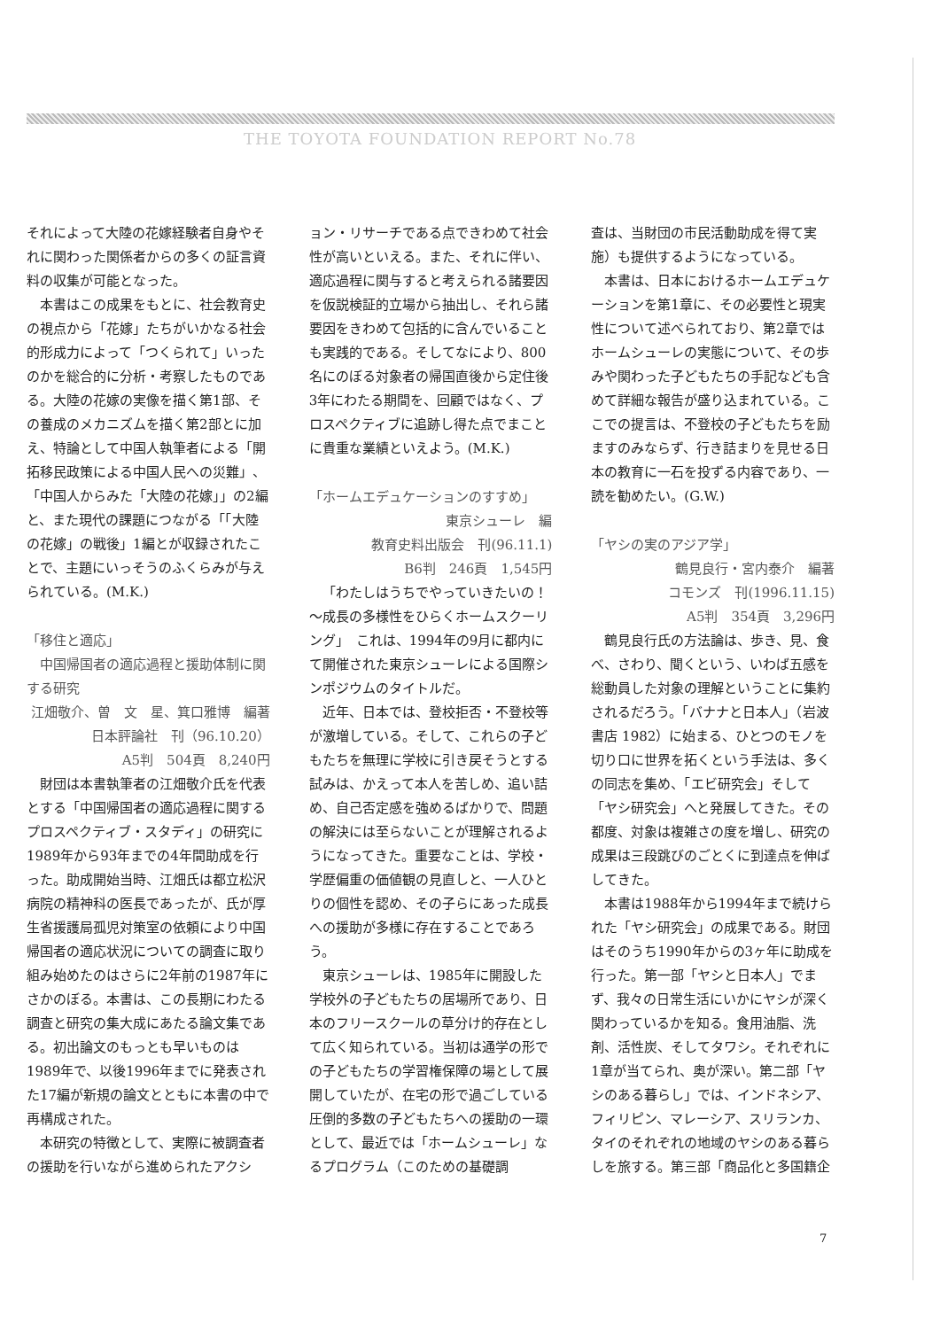THE TOYOTA FOUNDATION REPORT No.78
それによって大陸の花嫁経験者自身やそれに関わった関係者からの多くの証言資料の収集が可能となった。
本書はこの成果をもとに、社会教育史の視点から「花嫁」たちがいかなる社会的形成力によって「つくられて」いったのかを総合的に分析・考察したものである。大陸の花嫁の実像を描く第1部、その養成のメカニズムを描く第2部とに加え、特論として中国人執筆者による「開拓移民政策による中国人民への災難」、「中国人からみた「大陸の花嫁」」の2編と、また現代の課題につながる「「大陸の花嫁」の戦後」1編とが収録されたことで、主題にいっそうのふくらみが与えられている。(M.K.)
「移住と適応」
　中国帰国者の適応過程と援助体制に関する研究
江畑敬介、曽　文　星、箕口雅博　編著
日本評論社　刊（96.10.20）
A5判　504頁　8,240円
財団は本書執筆者の江畑敬介氏を代表とする「中国帰国者の適応過程に関するプロスペクティブ・スタディ」の研究に1989年から93年までの4年間助成を行った。助成開始当時、江畑氏は都立松沢病院の精神科の医長であったが、氏が厚生省援護局孤児対策室の依頼により中国帰国者の適応状況についての調査に取り組み始めたのはさらに2年前の1987年にさかのぼる。本書は、この長期にわたる調査と研究の集大成にあたる論文集である。初出論文のもっとも早いものは1989年で、以後1996年までに発表された17編が新規の論文とともに本書の中で再構成された。
本研究の特徴として、実際に被調査者の援助を行いながら進められたアクシ
ョン・リサーチである点できわめて社会性が高いといえる。また、それに伴い、適応過程に関与すると考えられる諸要因を仮説検証的立場から抽出し、それら諸要因をきわめて包括的に含んでいることも実践的である。そしてなにより、800名にのぼる対象者の帰国直後から定住後3年にわたる期間を、回顧ではなく、プロスペクティブに追跡し得た点でまことに貴重な業績といえよう。(M.K.)
「ホームエデュケーションのすすめ」
東京シューレ　編
教育史料出版会　刊(96.11.1)
B6判　246頁　1,545円
「わたしはうちでやっていきたいの！～成長の多様性をひらくホームスクーリング」　これは、1994年の9月に都内にて開催された東京シューレによる国際シンポジウムのタイトルだ。
近年、日本では、登校拒否・不登校等が激増している。そして、これらの子どもたちを無理に学校に引き戻そうとする試みは、かえって本人を苦しめ、追い詰め、自己否定感を強めるばかりで、問題の解決には至らないことが理解されるようになってきた。重要なことは、学校・学歴偏重の価値観の見直しと、一人ひとりの個性を認め、その子らにあった成長への援助が多様に存在することであろう。
東京シューレは、1985年に開設した学校外の子どもたちの居場所であり、日本のフリースクールの草分け的存在として広く知られている。当初は通学の形での子どもたちの学習権保障の場として展開していたが、在宅の形で過ごしている圧倒的多数の子どもたちへの援助の一環として、最近では「ホームシューレ」なるプログラム（このための基礎調
査は、当財団の市民活動助成を得て実施）も提供するようになっている。
本書は、日本におけるホームエデュケーションを第1章に、その必要性と現実性について述べられており、第2章ではホームシューレの実態について、その歩みや関わった子どもたちの手記なども含めて詳細な報告が盛り込まれている。ここでの提言は、不登校の子どもたちを励ますのみならず、行き詰まりを見せる日本の教育に一石を投ずる内容であり、一読を勧めたい。(G.W.)
「ヤシの実のアジア学」
鶴見良行・宮内泰介　編著
コモンズ　刊(1996.11.15)
A5判　354頁　3,296円
鶴見良行氏の方法論は、歩き、見、食べ、さわり、聞くという、いわば五感を総動員した対象の理解ということに集約されるだろう。「バナナと日本人」（岩波書店 1982）に始まる、ひとつのモノを切り口に世界を拓くという手法は、多くの同志を集め、「エビ研究会」そして「ヤシ研究会」へと発展してきた。その都度、対象は複雑さの度を増し、研究の成果は三段跳びのごとくに到達点を伸ばしてきた。
本書は1988年から1994年まで続けられた「ヤシ研究会」の成果である。財団はそのうち1990年からの3ヶ年に助成を行った。第一部「ヤシと日本人」でまず、我々の日常生活にいかにヤシが深く関わっているかを知る。食用油脂、洗剤、活性炭、そしてタワシ。それぞれに1章が当てられ、奥が深い。第二部「ヤシのある暮らし」では、インドネシア、フィリピン、マレーシア、スリランカ、タイのそれぞれの地域のヤシのある暮らしを旅する。第三部「商品化と多国籍企
7